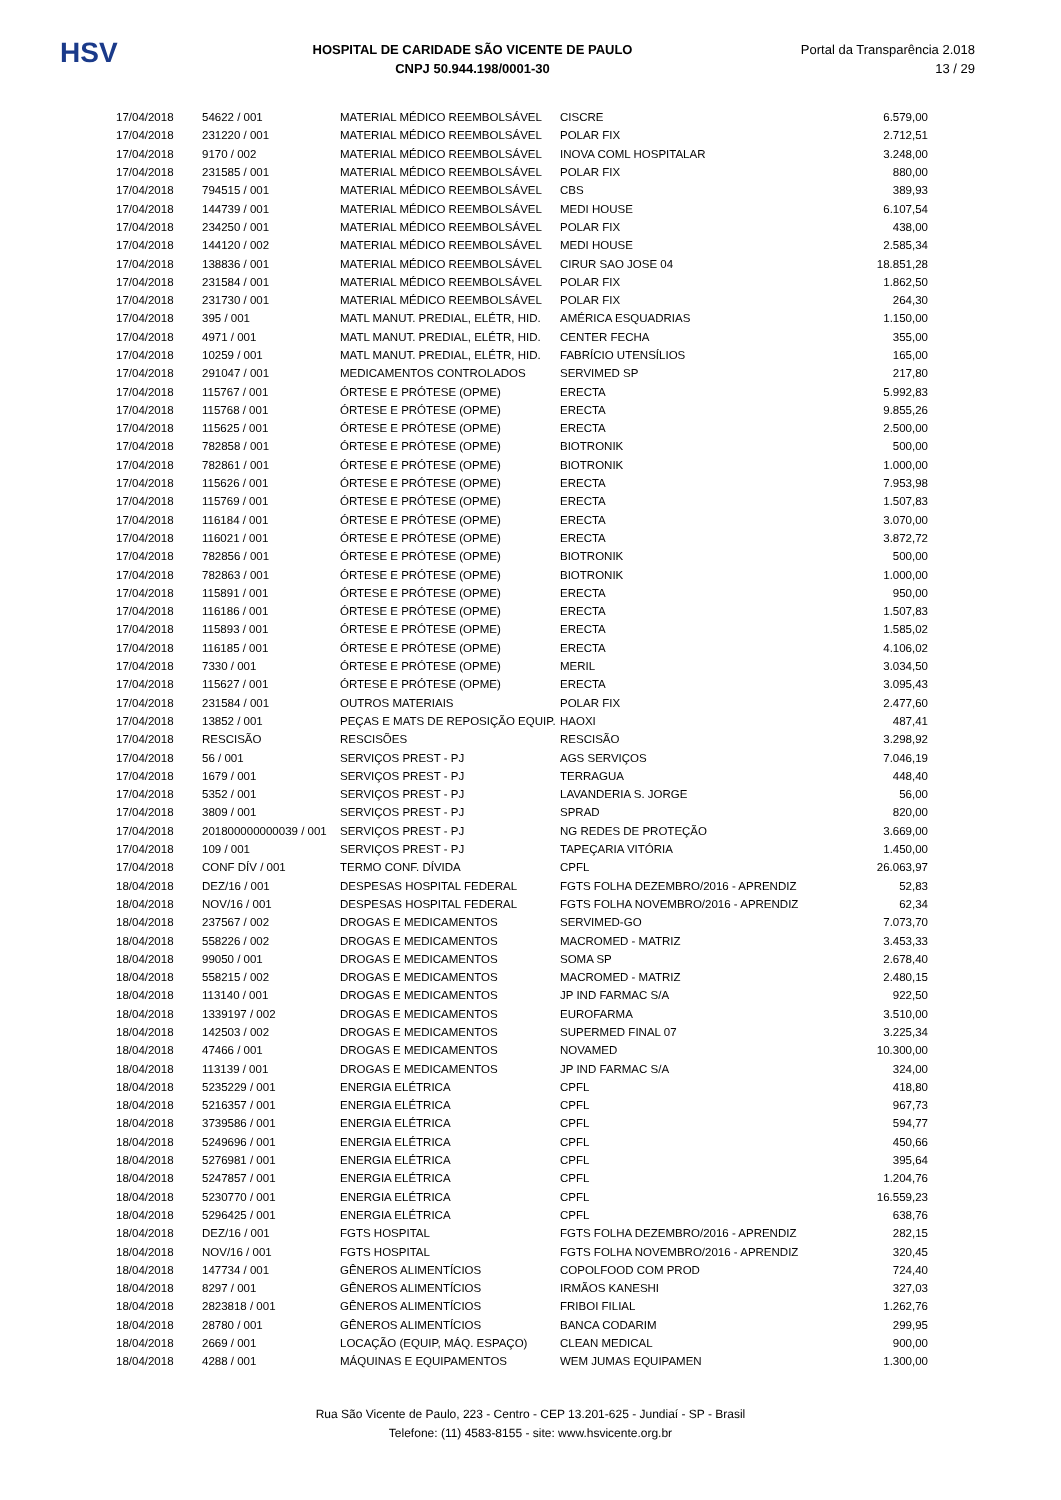HSV
HOSPITAL DE CARIDADE SÃO VICENTE DE PAULO
CNPJ 50.944.198/0001-30
Portal da Transparência 2.018
13 / 29
| 17/04/2018 | 54622 / 001 | MATERIAL MÉDICO REEMBOLSÁVEL | CISCRE | 6.579,00 |
| 17/04/2018 | 231220 / 001 | MATERIAL MÉDICO REEMBOLSÁVEL | POLAR FIX | 2.712,51 |
| 17/04/2018 | 9170 / 002 | MATERIAL MÉDICO REEMBOLSÁVEL | INOVA COML HOSPITALAR | 3.248,00 |
| 17/04/2018 | 231585 / 001 | MATERIAL MÉDICO REEMBOLSÁVEL | POLAR FIX | 880,00 |
| 17/04/2018 | 794515 / 001 | MATERIAL MÉDICO REEMBOLSÁVEL | CBS | 389,93 |
| 17/04/2018 | 144739 / 001 | MATERIAL MÉDICO REEMBOLSÁVEL | MEDI HOUSE | 6.107,54 |
| 17/04/2018 | 234250 / 001 | MATERIAL MÉDICO REEMBOLSÁVEL | POLAR FIX | 438,00 |
| 17/04/2018 | 144120 / 002 | MATERIAL MÉDICO REEMBOLSÁVEL | MEDI HOUSE | 2.585,34 |
| 17/04/2018 | 138836 / 001 | MATERIAL MÉDICO REEMBOLSÁVEL | CIRUR SAO JOSE 04 | 18.851,28 |
| 17/04/2018 | 231584 / 001 | MATERIAL MÉDICO REEMBOLSÁVEL | POLAR FIX | 1.862,50 |
| 17/04/2018 | 231730 / 001 | MATERIAL MÉDICO REEMBOLSÁVEL | POLAR FIX | 264,30 |
| 17/04/2018 | 395 / 001 | MATL MANUT. PREDIAL, ELÉTR, HID. | AMÉRICA ESQUADRIAS | 1.150,00 |
| 17/04/2018 | 4971 / 001 | MATL MANUT. PREDIAL, ELÉTR, HID. | CENTER FECHA | 355,00 |
| 17/04/2018 | 10259 / 001 | MATL MANUT. PREDIAL, ELÉTR, HID. | FABRÍCIO UTENSÍLIOS | 165,00 |
| 17/04/2018 | 291047 / 001 | MEDICAMENTOS CONTROLADOS | SERVIMED SP | 217,80 |
| 17/04/2018 | 115767 / 001 | ÓRTESE E PRÓTESE (OPME) | ERECTA | 5.992,83 |
| 17/04/2018 | 115768 / 001 | ÓRTESE E PRÓTESE (OPME) | ERECTA | 9.855,26 |
| 17/04/2018 | 115625 / 001 | ÓRTESE E PRÓTESE (OPME) | ERECTA | 2.500,00 |
| 17/04/2018 | 782858 / 001 | ÓRTESE E PRÓTESE (OPME) | BIOTRONIK | 500,00 |
| 17/04/2018 | 782861 / 001 | ÓRTESE E PRÓTESE (OPME) | BIOTRONIK | 1.000,00 |
| 17/04/2018 | 115626 / 001 | ÓRTESE E PRÓTESE (OPME) | ERECTA | 7.953,98 |
| 17/04/2018 | 115769 / 001 | ÓRTESE E PRÓTESE (OPME) | ERECTA | 1.507,83 |
| 17/04/2018 | 116184 / 001 | ÓRTESE E PRÓTESE (OPME) | ERECTA | 3.070,00 |
| 17/04/2018 | 116021 / 001 | ÓRTESE E PRÓTESE (OPME) | ERECTA | 3.872,72 |
| 17/04/2018 | 782856 / 001 | ÓRTESE E PRÓTESE (OPME) | BIOTRONIK | 500,00 |
| 17/04/2018 | 782863 / 001 | ÓRTESE E PRÓTESE (OPME) | BIOTRONIK | 1.000,00 |
| 17/04/2018 | 115891 / 001 | ÓRTESE E PRÓTESE (OPME) | ERECTA | 950,00 |
| 17/04/2018 | 116186 / 001 | ÓRTESE E PRÓTESE (OPME) | ERECTA | 1.507,83 |
| 17/04/2018 | 115893 / 001 | ÓRTESE E PRÓTESE (OPME) | ERECTA | 1.585,02 |
| 17/04/2018 | 116185 / 001 | ÓRTESE E PRÓTESE (OPME) | ERECTA | 4.106,02 |
| 17/04/2018 | 7330 / 001 | ÓRTESE E PRÓTESE (OPME) | MERIL | 3.034,50 |
| 17/04/2018 | 115627 / 001 | ÓRTESE E PRÓTESE (OPME) | ERECTA | 3.095,43 |
| 17/04/2018 | 231584 / 001 | OUTROS MATERIAIS | POLAR FIX | 2.477,60 |
| 17/04/2018 | 13852 / 001 | PEÇAS E MATS DE REPOSIÇÃO EQUIP. | HAOXI | 487,41 |
| 17/04/2018 | RESCISÃO | RESCISÕES | RESCISÃO | 3.298,92 |
| 17/04/2018 | 56 / 001 | SERVIÇOS PREST - PJ | AGS SERVIÇOS | 7.046,19 |
| 17/04/2018 | 1679 / 001 | SERVIÇOS PREST - PJ | TERRAGUA | 448,40 |
| 17/04/2018 | 5352 / 001 | SERVIÇOS PREST - PJ | LAVANDERIA S. JORGE | 56,00 |
| 17/04/2018 | 3809 / 001 | SERVIÇOS PREST - PJ | SPRAD | 820,00 |
| 17/04/2018 | 201800000000039 / 001 | SERVIÇOS PREST - PJ | NG REDES DE PROTEÇÃO | 3.669,00 |
| 17/04/2018 | 109 / 001 | SERVIÇOS PREST - PJ | TAPEÇARIA VITÓRIA | 1.450,00 |
| 17/04/2018 | CONF DÍV / 001 | TERMO CONF. DÍVIDA | CPFL | 26.063,97 |
| 18/04/2018 | DEZ/16 / 001 | DESPESAS HOSPITAL FEDERAL | FGTS FOLHA DEZEMBRO/2016 - APRENDIZ | 52,83 |
| 18/04/2018 | NOV/16 / 001 | DESPESAS HOSPITAL FEDERAL | FGTS FOLHA NOVEMBRO/2016 - APRENDIZ | 62,34 |
| 18/04/2018 | 237567 / 002 | DROGAS E MEDICAMENTOS | SERVIMED-GO | 7.073,70 |
| 18/04/2018 | 558226 / 002 | DROGAS E MEDICAMENTOS | MACROMED - MATRIZ | 3.453,33 |
| 18/04/2018 | 99050 / 001 | DROGAS E MEDICAMENTOS | SOMA SP | 2.678,40 |
| 18/04/2018 | 558215 / 002 | DROGAS E MEDICAMENTOS | MACROMED - MATRIZ | 2.480,15 |
| 18/04/2018 | 113140 / 001 | DROGAS E MEDICAMENTOS | JP IND FARMAC S/A | 922,50 |
| 18/04/2018 | 1339197 / 002 | DROGAS E MEDICAMENTOS | EUROFARMA | 3.510,00 |
| 18/04/2018 | 142503 / 002 | DROGAS E MEDICAMENTOS | SUPERMED FINAL 07 | 3.225,34 |
| 18/04/2018 | 47466 / 001 | DROGAS E MEDICAMENTOS | NOVAMED | 10.300,00 |
| 18/04/2018 | 113139 / 001 | DROGAS E MEDICAMENTOS | JP IND FARMAC S/A | 324,00 |
| 18/04/2018 | 5235229 / 001 | ENERGIA ELÉTRICA | CPFL | 418,80 |
| 18/04/2018 | 5216357 / 001 | ENERGIA ELÉTRICA | CPFL | 967,73 |
| 18/04/2018 | 3739586 / 001 | ENERGIA ELÉTRICA | CPFL | 594,77 |
| 18/04/2018 | 5249696 / 001 | ENERGIA ELÉTRICA | CPFL | 450,66 |
| 18/04/2018 | 5276981 / 001 | ENERGIA ELÉTRICA | CPFL | 395,64 |
| 18/04/2018 | 5247857 / 001 | ENERGIA ELÉTRICA | CPFL | 1.204,76 |
| 18/04/2018 | 5230770 / 001 | ENERGIA ELÉTRICA | CPFL | 16.559,23 |
| 18/04/2018 | 5296425 / 001 | ENERGIA ELÉTRICA | CPFL | 638,76 |
| 18/04/2018 | DEZ/16 / 001 | FGTS HOSPITAL | FGTS FOLHA DEZEMBRO/2016 - APRENDIZ | 282,15 |
| 18/04/2018 | NOV/16 / 001 | FGTS HOSPITAL | FGTS FOLHA NOVEMBRO/2016 - APRENDIZ | 320,45 |
| 18/04/2018 | 147734 / 001 | GÊNEROS ALIMENTÍCIOS | COPOLFOOD COM PROD | 724,40 |
| 18/04/2018 | 8297 / 001 | GÊNEROS ALIMENTÍCIOS | IRMÃOS KANESHI | 327,03 |
| 18/04/2018 | 2823818 / 001 | GÊNEROS ALIMENTÍCIOS | FRIBOI FILIAL | 1.262,76 |
| 18/04/2018 | 28780 / 001 | GÊNEROS ALIMENTÍCIOS | BANCA CODARIM | 299,95 |
| 18/04/2018 | 2669 / 001 | LOCAÇÃO (EQUIP, MÁQ. ESPAÇO) | CLEAN MEDICAL | 900,00 |
| 18/04/2018 | 4288 / 001 | MÁQUINAS E EQUIPAMENTOS | WEM JUMAS EQUIPAMEN | 1.300,00 |
Rua São Vicente de Paulo, 223 - Centro - CEP 13.201-625 - Jundiaí - SP - Brasil
Telefone: (11) 4583-8155 - site: www.hsvicente.org.br